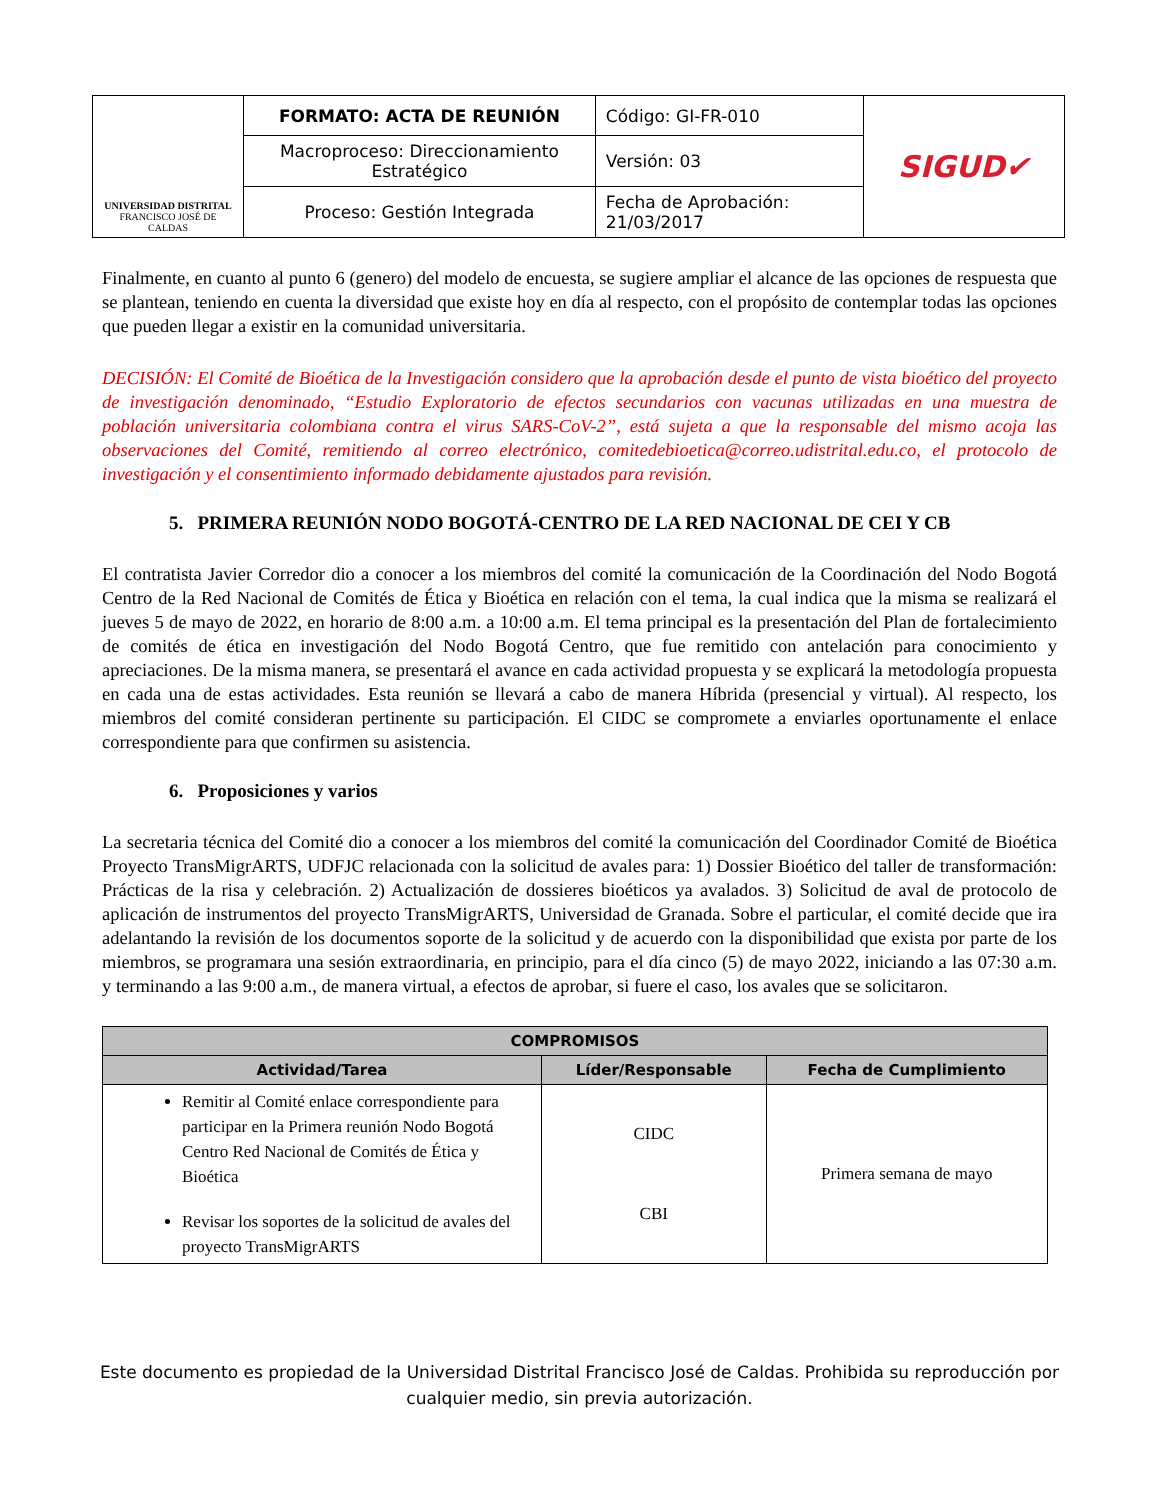| UNIVERSIDAD DISTRITAL FRANCISCO JOSÉ DE CALDAS | FORMATO: ACTA DE REUNIÓN | Código: GI-FR-010 | SIGUD✔ |
| | Macroproceso: Direccionamiento Estratégico | Versión: 03 | |
| | Proceso: Gestión Integrada | Fecha de Aprobación: 21/03/2017 | |
Finalmente, en cuanto al punto 6 (genero) del modelo de encuesta, se sugiere ampliar el alcance de las opciones de respuesta que se plantean, teniendo en cuenta la diversidad que existe hoy en día al respecto, con el propósito de contemplar todas las opciones que pueden llegar a existir en la comunidad universitaria.
DECISIÓN: El Comité de Bioética de la Investigación considero que la aprobación desde el punto de vista bioético del proyecto de investigación denominado, “Estudio Exploratorio de efectos secundarios con vacunas utilizadas en una muestra de población universitaria colombiana contra el virus SARS-CoV-2”, está sujeta a que la responsable del mismo acoja las observaciones del Comité, remitiendo al correo electrónico, comitedebioetica@correo.udistrital.edu.co, el protocolo de investigación y el consentimiento informado debidamente ajustados para revisión.
5. PRIMERA REUNIÓN NODO BOGOTÁ-CENTRO DE LA RED NACIONAL DE CEI Y CB
El contratista Javier Corredor dio a conocer a los miembros del comité la comunicación de la Coordinación del Nodo Bogotá Centro de la Red Nacional de Comités de Ética y Bioética en relación con el tema, la cual indica que la misma se realizará el jueves 5 de mayo de 2022, en horario de 8:00 a.m. a 10:00 a.m. El tema principal es la presentación del Plan de fortalecimiento de comités de ética en investigación del Nodo Bogotá Centro, que fue remitido con antelación para conocimiento y apreciaciones. De la misma manera, se presentará el avance en cada actividad propuesta y se explicará la metodología propuesta en cada una de estas actividades. Esta reunión se llevará a cabo de manera Híbrida (presencial y virtual). Al respecto, los miembros del comité consideran pertinente su participación. El CIDC se compromete a enviarles oportunamente el enlace correspondiente para que confirmen su asistencia.
6. Proposiciones y varios
La secretaria técnica del Comité dio a conocer a los miembros del comité la comunicación del Coordinador Comité de Bioética Proyecto TransMigrARTS, UDFJC relacionada con la solicitud de avales para: 1) Dossier Bioético del taller de transformación: Prácticas de la risa y celebración. 2) Actualización de dossieres bioéticos ya avalados. 3) Solicitud de aval de protocolo de aplicación de instrumentos del proyecto TransMigrARTS, Universidad de Granada. Sobre el particular, el comité decide que ira adelantando la revisión de los documentos soporte de la solicitud y de acuerdo con la disponibilidad que exista por parte de los miembros, se programara una sesión extraordinaria, en principio, para el día cinco (5) de mayo 2022, iniciando a las 07:30 a.m. y terminando a las 9:00 a.m., de manera virtual, a efectos de aprobar, si fuere el caso, los avales que se solicitaron.
| COMPROMISOS | | |
| --- | --- | --- |
| Actividad/Tarea | Líder/Responsable | Fecha de Cumplimiento |
| Remitir al Comité enlace correspondiente para participar en la Primera reunión Nodo Bogotá Centro Red Nacional de Comités de Ética y Bioética Revisar los soportes de la solicitud de avales del proyecto TransMigrARTS | CIDC CBI | Primera semana de mayo |
Este documento es propiedad de la Universidad Distrital Francisco José de Caldas. Prohibida su reproducción por
cualquier medio, sin previa autorización.